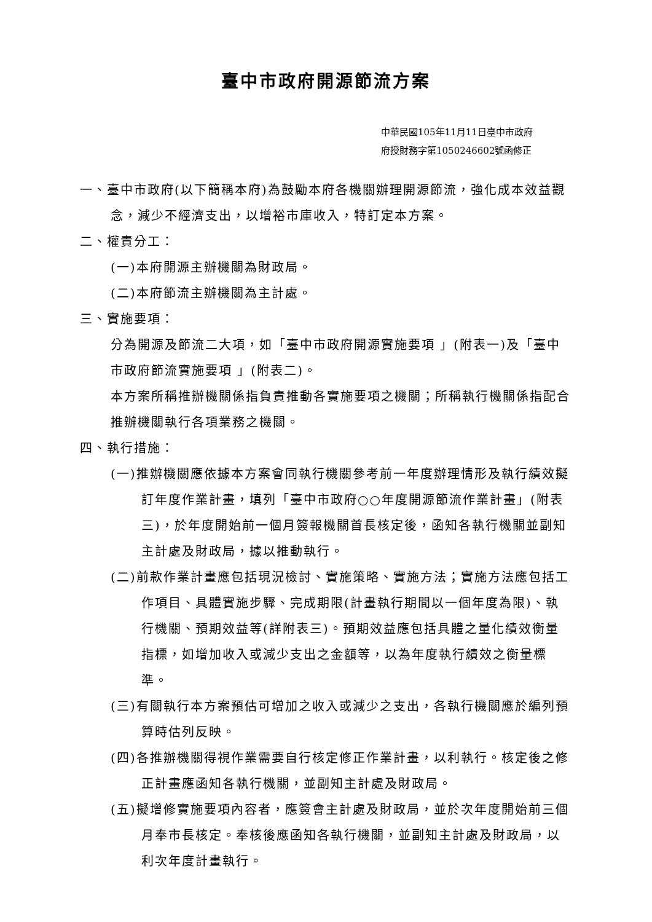臺中市政府開源節流方案
中華民國105年11月11日臺中市政府
府授財務字第1050246602號函修正
一、臺中市政府(以下簡稱本府)為鼓勵本府各機關辦理開源節流，強化成本效益觀念，減少不經濟支出，以增裕市庫收入，特訂定本方案。
二、權責分工：
(一)本府開源主辦機關為財政局。
(二)本府節流主辦機關為主計處。
三、實施要項：
分為開源及節流二大項，如「臺中市政府開源實施要項 」(附表一)及「臺中市政府節流實施要項 」(附表二)。
本方案所稱推辦機關係指負責推動各實施要項之機關；所稱執行機關係指配合推辦機關執行各項業務之機關。
四、執行措施：
(一)推辦機關應依據本方案會同執行機關參考前一年度辦理情形及執行績效擬訂年度作業計畫，填列「臺中市政府○○年度開源節流作業計畫」(附表三)，於年度開始前一個月簽報機關首長核定後，函知各執行機關並副知主計處及財政局，據以推動執行。
(二)前款作業計畫應包括現況檢討、實施策略、實施方法；實施方法應包括工作項目、具體實施步驟、完成期限(計畫執行期間以一個年度為限)、執行機關、預期效益等(詳附表三)。預期效益應包括具體之量化績效衡量指標，如增加收入或減少支出之金額等，以為年度執行績效之衡量標準。
(三)有關執行本方案預估可增加之收入或減少之支出，各執行機關應於編列預算時估列反映。
(四)各推辦機關得視作業需要自行核定修正作業計畫，以利執行。核定後之修正計畫應函知各執行機關，並副知主計處及財政局。
(五)擬增修實施要項內容者，應簽會主計處及財政局，並於次年度開始前三個月奉市長核定。奉核後應函知各執行機關，並副知主計處及財政局，以利次年度計畫執行。